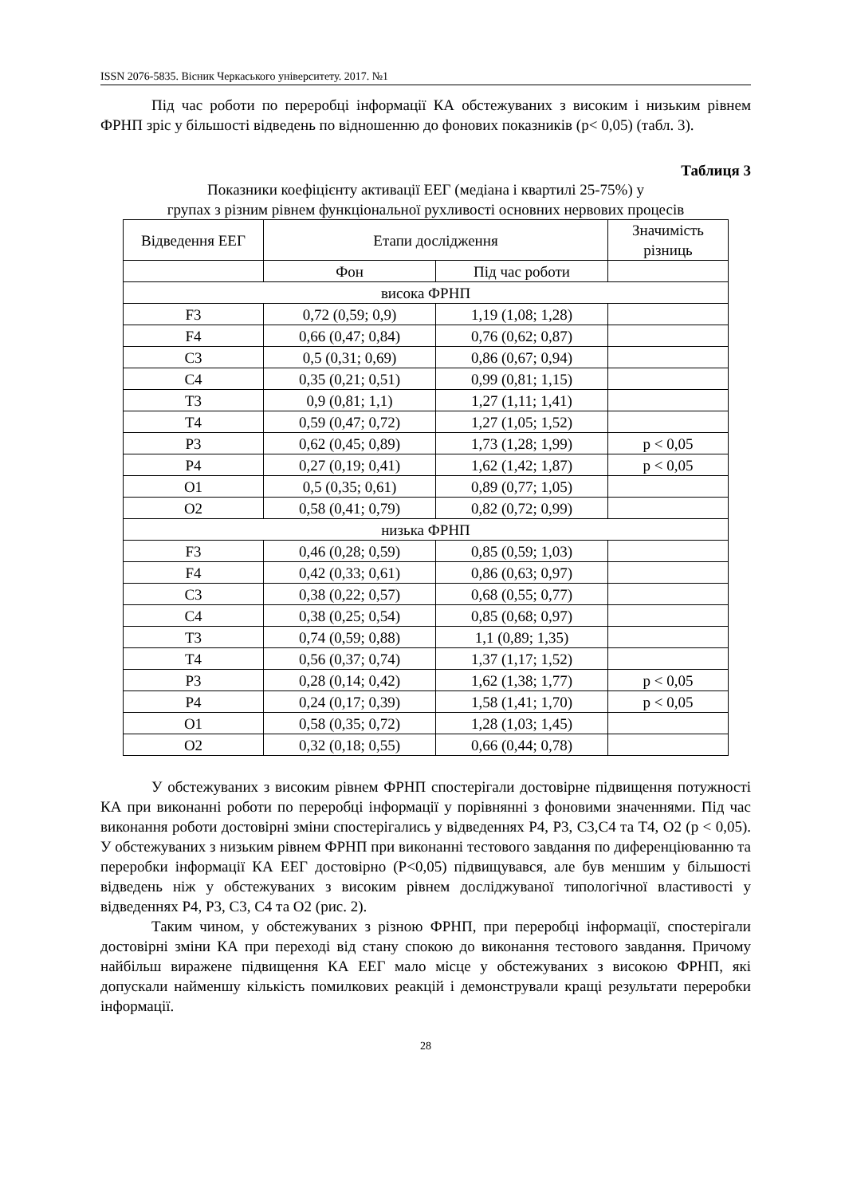ISSN 2076-5835. Вісник Черкаського університету. 2017. №1
Під час роботи по переробці інформації КА обстежуваних з високим і низьким рівнем ФРНП зріс у більшості відведень по відношенню до фонових показників (р< 0,05) (табл. 3).
Таблиця 3
Показники коефіцієнту активації ЕЕГ (медіана і квартилі 25-75%) у
групах з різним рівнем функціональної рухливості основних нервових процесів
| Відведення ЕЕГ | Етапи дослідження | | Значимість різниць |
| --- | --- | --- | --- |
| | Фон | Під час роботи | |
| висока ФРНП | | | |
| F3 | 0,72 (0,59; 0,9) | 1,19 (1,08; 1,28) | |
| F4 | 0,66 (0,47; 0,84) | 0,76 (0,62; 0,87) | |
| C3 | 0,5 (0,31; 0,69) | 0,86 (0,67; 0,94) | |
| C4 | 0,35 (0,21; 0,51) | 0,99 (0,81; 1,15) | |
| T3 | 0,9 (0,81; 1,1) | 1,27 (1,11; 1,41) | |
| T4 | 0,59 (0,47; 0,72) | 1,27 (1,05; 1,52) | |
| P3 | 0,62 (0,45; 0,89) | 1,73 (1,28; 1,99) | p < 0,05 |
| P4 | 0,27 (0,19; 0,41) | 1,62 (1,42; 1,87) | p < 0,05 |
| O1 | 0,5 (0,35; 0,61) | 0,89 (0,77; 1,05) | |
| O2 | 0,58 (0,41; 0,79) | 0,82 (0,72; 0,99) | |
| низька ФРНП | | | |
| F3 | 0,46 (0,28; 0,59) | 0,85 (0,59; 1,03) | |
| F4 | 0,42 (0,33; 0,61) | 0,86 (0,63; 0,97) | |
| C3 | 0,38 (0,22; 0,57) | 0,68 (0,55; 0,77) | |
| C4 | 0,38 (0,25; 0,54) | 0,85 (0,68; 0,97) | |
| T3 | 0,74 (0,59; 0,88) | 1,1 (0,89; 1,35) | |
| T4 | 0,56 (0,37; 0,74) | 1,37 (1,17; 1,52) | |
| P3 | 0,28 (0,14; 0,42) | 1,62 (1,38; 1,77) | p < 0,05 |
| P4 | 0,24 (0,17; 0,39) | 1,58 (1,41; 1,70) | p < 0,05 |
| O1 | 0,58 (0,35; 0,72) | 1,28 (1,03; 1,45) | |
| O2 | 0,32 (0,18; 0,55) | 0,66 (0,44; 0,78) | |
У обстежуваних з високим рівнем ФРНП спостерігали достовірне підвищення потужності КА при виконанні роботи по переробці інформації у порівнянні з фоновими значеннями. Під час виконання роботи достовірні зміни спостерігались у відведеннях Р4, Р3, С3,С4 та Т4, О2 (р < 0,05). У обстежуваних з низьким рівнем ФРНП при виконанні тестового завдання по диференціюванню та переробки інформації КА ЕЕГ достовірно (Р<0,05) підвищувався, але був меншим у більшості відведень ніж у обстежуваних з високим рівнем досліджуваної типологічної властивості у відведеннях Р4, Р3, С3, С4 та О2 (рис. 2).
Таким чином, у обстежуваних з різною ФРНП, при переробці інформації, спостерігали достовірні зміни КА при переході від стану спокою до виконання тестового завдання. Причому найбільш виражене підвищення КА ЕЕГ мало місце у обстежуваних з високою ФРНП, які допускали найменшу кількість помилкових реакцій і демонстрували кращі результати переробки інформації.
28